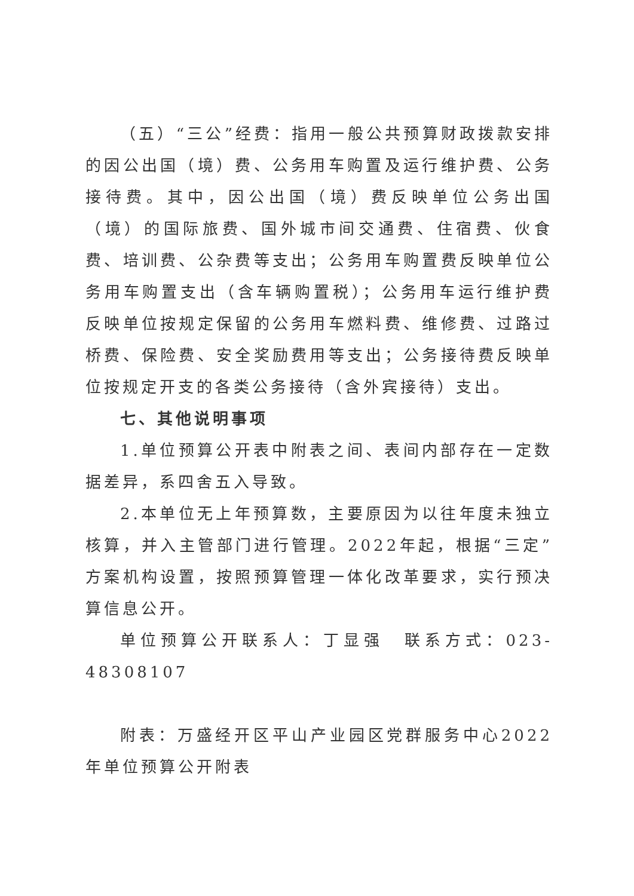（五）“三公”经费：指用一般公共预算财政拨款安排的因公出国（境）费、公务用车购置及运行维护费、公务接待费。其中，因公出国（境）费反映单位公务出国（境）的国际旅费、国外城市间交通费、住宿费、伙食费、培训费、公杂费等支出；公务用车购置费反映单位公务用车购置支出（含车辆购置税）；公务用车运行维护费反映单位按规定保留的公务用车燃料费、维修费、过路过桥费、保险费、安全奖励费用等支出；公务接待费反映单位按规定开支的各类公务接待（含外宾接待）支出。
七、其他说明事项
1.单位预算公开表中附表之间、表间内部存在一定数据差异，系四舍五入导致。
2.本单位无上年预算数，主要原因为以往年度未独立核算，并入主管部门进行管理。2022年起，根据“三定”方案机构设置，按照预算管理一体化改革要求，实行预决算信息公开。
单位预算公开联系人：丁显强　联系方式：023-48308107
附表：万盛经开区平山产业园区党群服务中心2022年单位预算公开附表